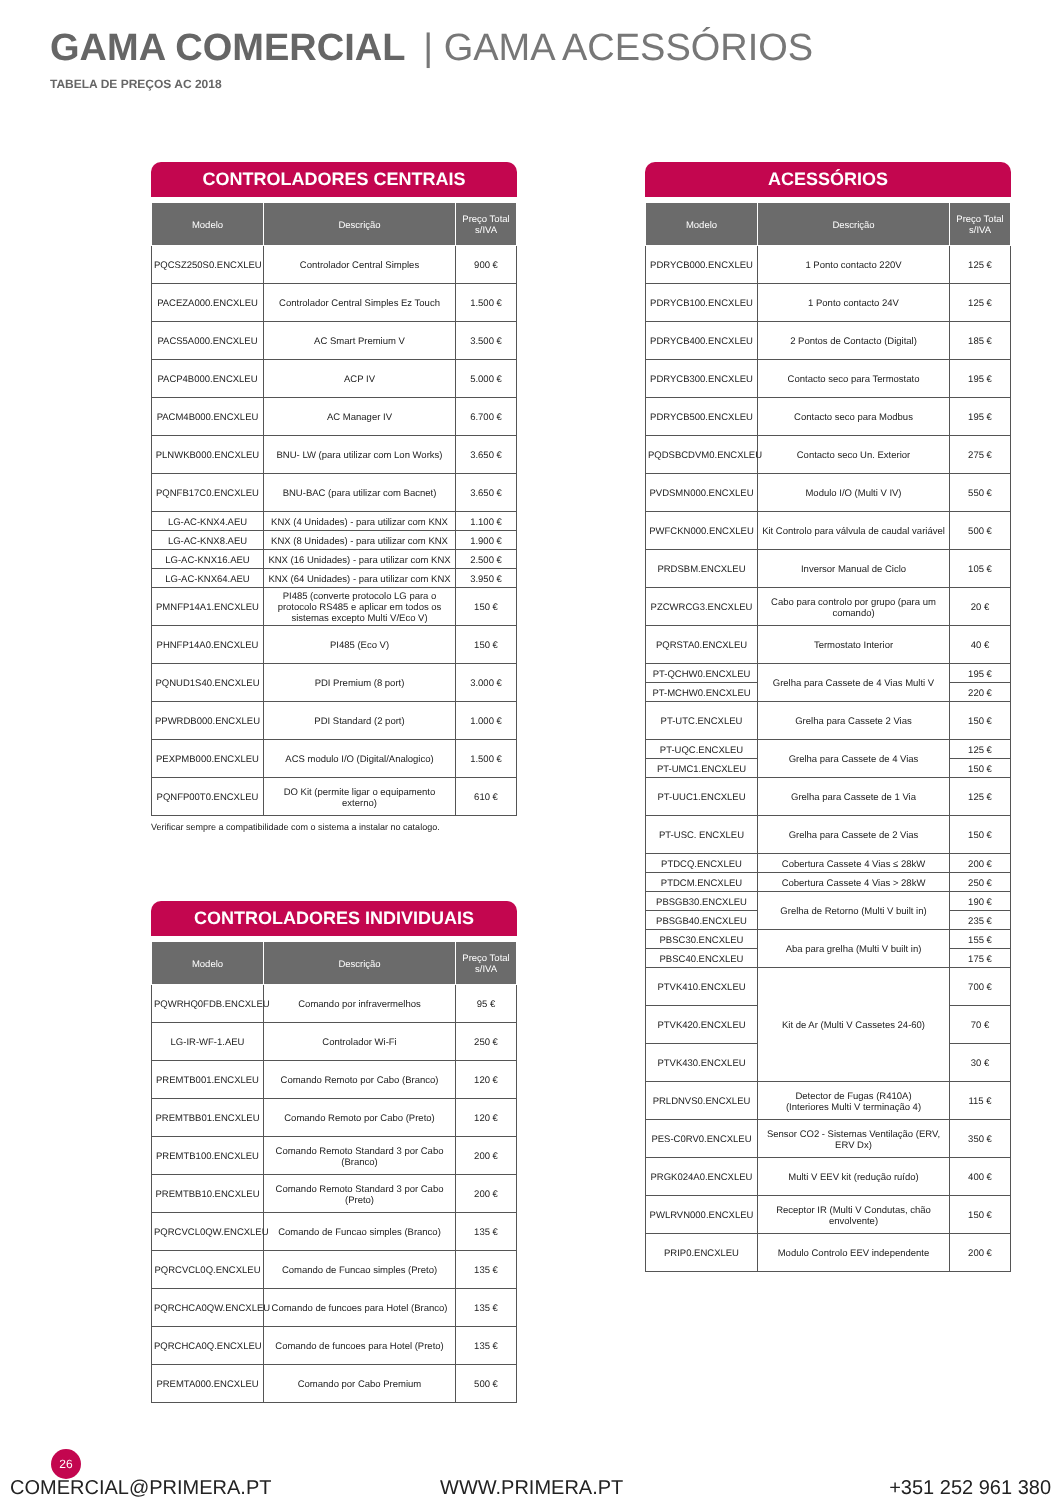GAMA COMERCIAL | GAMA ACESSÓRIOS
TABELA DE PREÇOS AC 2018
CONTROLADORES CENTRAIS
| Modelo | Descrição | Preço Total s/IVA |
| --- | --- | --- |
| PQCSZ250S0.ENCXLEU | Controlador Central Simples | 900 € |
| PACEZA000.ENCXLEU | Controlador Central Simples Ez Touch | 1.500 € |
| PACS5A000.ENCXLEU | AC Smart Premium V | 3.500 € |
| PACP4B000.ENCXLEU | ACP IV | 5.000 € |
| PACM4B000.ENCXLEU | AC Manager IV | 6.700 € |
| PLNWKB000.ENCXLEU | BNU- LW (para utilizar com Lon Works) | 3.650 € |
| PQNFB17C0.ENCXLEU | BNU-BAC (para utilizar com Bacnet) | 3.650 € |
| LG-AC-KNX4.AEU | KNX (4 Unidades) - para utilizar com KNX | 1.100 € |
| LG-AC-KNX8.AEU | KNX (8 Unidades) - para utilizar com KNX | 1.900 € |
| LG-AC-KNX16.AEU | KNX (16 Unidades) - para utilizar com KNX | 2.500 € |
| LG-AC-KNX64.AEU | KNX (64 Unidades) - para utilizar com KNX | 3.950 € |
| PMNFP14A1.ENCXLEU | PI485 (converte protocolo LG para o protocolo RS485 e aplicar em todos os sistemas excepto Multi V/Eco V) | 150 € |
| PHNFP14A0.ENCXLEU | PI485 (Eco V) | 150 € |
| PQNUD1S40.ENCXLEU | PDI Premium (8 port) | 3.000 € |
| PPWRDB000.ENCXLEU | PDI Standard (2 port) | 1.000 € |
| PEXPMB000.ENCXLEU | ACS modulo I/O (Digital/Analogico) | 1.500 € |
| PQNFP00T0.ENCXLEU | DO Kit (permite ligar o equipamento externo) | 610 € |
Verificar sempre a compatibilidade com o sistema a instalar no catalogo.
CONTROLADORES INDIVIDUAIS
| Modelo | Descrição | Preço Total s/IVA |
| --- | --- | --- |
| PQWRHQ0FDB.ENCXLEU | Comando por infravermelhos | 95 € |
| LG-IR-WF-1.AEU | Controlador Wi-Fi | 250 € |
| PREMTB001.ENCXLEU | Comando Remoto por Cabo (Branco) | 120 € |
| PREMTBB01.ENCXLEU | Comando Remoto por Cabo (Preto) | 120 € |
| PREMTB100.ENCXLEU | Comando Remoto Standard 3 por Cabo (Branco) | 200 € |
| PREMTBB10.ENCXLEU | Comando Remoto Standard 3 por Cabo (Preto) | 200 € |
| PQRCVCL0QW.ENCXLEU | Comando de Funcao simples (Branco) | 135 € |
| PQRCVCL0Q.ENCXLEU | Comando de Funcao simples (Preto) | 135 € |
| PQRCHCA0QW.ENCXLEU | Comando de funcoes para Hotel (Branco) | 135 € |
| PQRCHCA0Q.ENCXLEU | Comando de funcoes para Hotel (Preto) | 135 € |
| PREMTA000.ENCXLEU | Comando por Cabo Premium | 500 € |
ACESSÓRIOS
| Modelo | Descrição | Preço Total s/IVA |
| --- | --- | --- |
| PDRYCB000.ENCXLEU | 1 Ponto contacto 220V | 125 € |
| PDRYCB100.ENCXLEU | 1 Ponto contacto 24V | 125 € |
| PDRYCB400.ENCXLEU | 2 Pontos de Contacto (Digital) | 185 € |
| PDRYCB300.ENCXLEU | Contacto seco para Termostato | 195 € |
| PDRYCB500.ENCXLEU | Contacto seco para Modbus | 195 € |
| PQDSBCDVM0.ENCXLEU | Contacto seco Un. Exterior | 275 € |
| PVDSMN000.ENCXLEU | Modulo I/O (Multi V IV) | 550 € |
| PWFCKN000.ENCXLEU | Kit Controlo para válvula de caudal variável | 500 € |
| PRDSBM.ENCXLEU | Inversor Manual de Ciclo | 105 € |
| PZCWRCG3.ENCXLEU | Cabo para controlo por grupo (para um comando) | 20 € |
| PQRSTA0.ENCXLEU | Termostato Interior | 40 € |
| PT-QCHW0.ENCXLEU | Grelha para Cassete de 4 Vias Multi V | 195 € |
| PT-MCHW0.ENCXLEU | | 220 € |
| PT-UTC.ENCXLEU | Grelha para Cassete 2 Vias | 150 € |
| PT-UQC.ENCXLEU | Grelha para Cassete de 4 Vias | 125 € |
| PT-UMC1.ENCXLEU | | 150 € |
| PT-UUC1.ENCXLEU | Grelha para Cassete de 1 Via | 125 € |
| PT-USC. ENCXLEU | Grelha para Cassete de 2 Vias | 150 € |
| PTDCQ.ENCXLEU | Cobertura Cassete 4 Vias ≤ 28kW | 200 € |
| PTDCM.ENCXLEU | Cobertura Cassete 4 Vias > 28kW | 250 € |
| PBSGB30.ENCXLEU | Grelha de Retorno (Multi V built in) | 190 € |
| PBSGB40.ENCXLEU | | 235 € |
| PBSC30.ENCXLEU | Aba para grelha (Multi V built in) | 155 € |
| PBSC40.ENCXLEU | | 175 € |
| PTVK410.ENCXLEU | Kit de Ar (Multi V Cassetes 24-60) | 700 € |
| PTVK420.ENCXLEU | | 70 € |
| PTVK430.ENCXLEU | | 30 € |
| PRLDNVS0.ENCXLEU | Detector de Fugas (R410A) (Interiores Multi V terminação 4) | 115 € |
| PES-C0RV0.ENCXLEU | Sensor CO2 - Sistemas Ventilação (ERV, ERV Dx) | 350 € |
| PRGK024A0.ENCXLEU | Multi V EEV kit (redução ruído) | 400 € |
| PWLRVN000.ENCXLEU | Receptor IR (Multi V Condutas, chão envolvente) | 150 € |
| PRIP0.ENCXLEU | Modulo Controlo EEV independente | 200 € |
26
COMERCIAL@PRIMERA.PT WWW.PRIMERA.PT +351 252 961 380